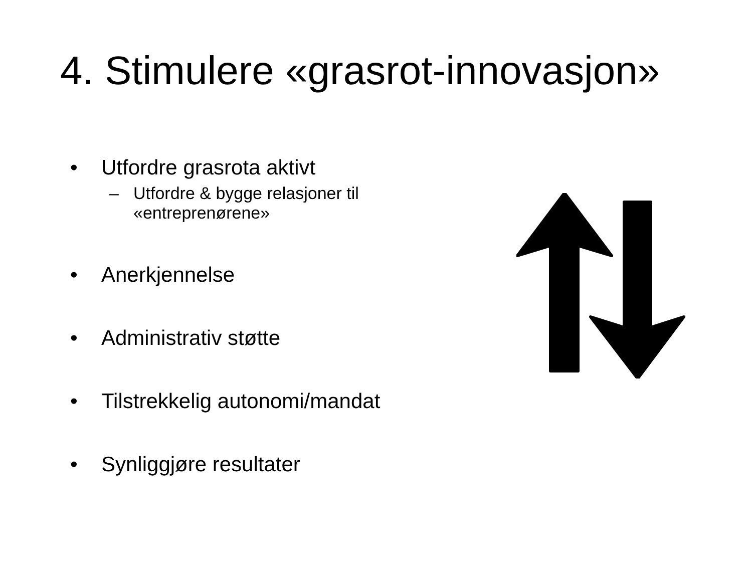4. Stimulere «grasrot-innovasjon»
• Utfordre grasrota aktivt
– Utfordre & bygge relasjoner til
«entreprenørene»
• Anerkjennelse
• Administrativ støtte
• Tilstrekkelig autonomi/mandat
• Synliggjøre resultater